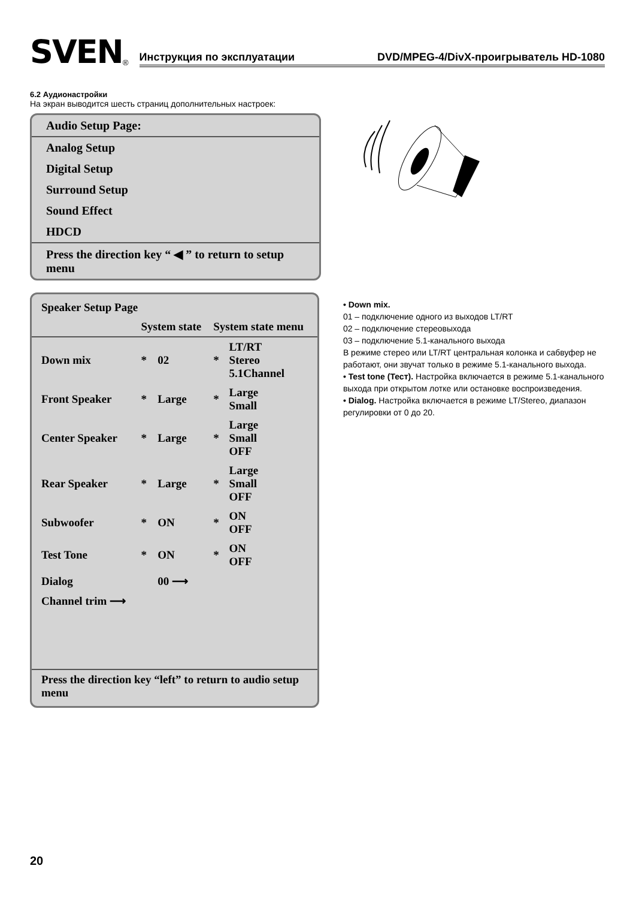SVEN<sup>®</sup>
Инструкция по эксплуатации DVD/MPEG-4/DivX-проигрыватель HD-1080
6.2 Аудионастройки
На экран выводится шесть страниц дополнительных настроек:
Audio Setup Page:
Analog Setup
Digital Setup
Surround Setup
Sound Effect
HDCD
Press the direction key “ ◀ ” to return to setup menu
| Speaker Setup Page | | | | |
| --- | --- | --- | --- | --- |
| | System state | | System state menu | |
| Down mix | * | 02 | * | LT/RT Stereo 5.1Channel |
| Front Speaker | * | Large | * | Large Small |
| Center Speaker | * | Large | * | Large Small OFF |
| Rear Speaker | * | Large | * | Large Small OFF |
| Subwoofer | * | ON | * | ON OFF |
| Test Tone | * | ON | * | ON OFF |
| Dialog | | 00 ⟶ | | |
| Channel trim ⟶ | | | | |
| Press the direction key “left” to return to audio setup menu | | | | |
• Down mix.
01 – подключение одного из выходов LT/RT
02 – подключение стереовыхода
03 – подключение 5.1-канального выхода
В режиме стерео или LT/RT центральная колонка и сабвуфер не работают, они звучат только в режиме 5.1-канального выхода.
• Test tone (Тест). Настройка включается в режиме 5.1-канального выхода при открытом лотке или остановке воспроизведения.
• Dialog. Настройка включается в режиме LT/Stereo, диапазон регулировки от 0 до 20.
20